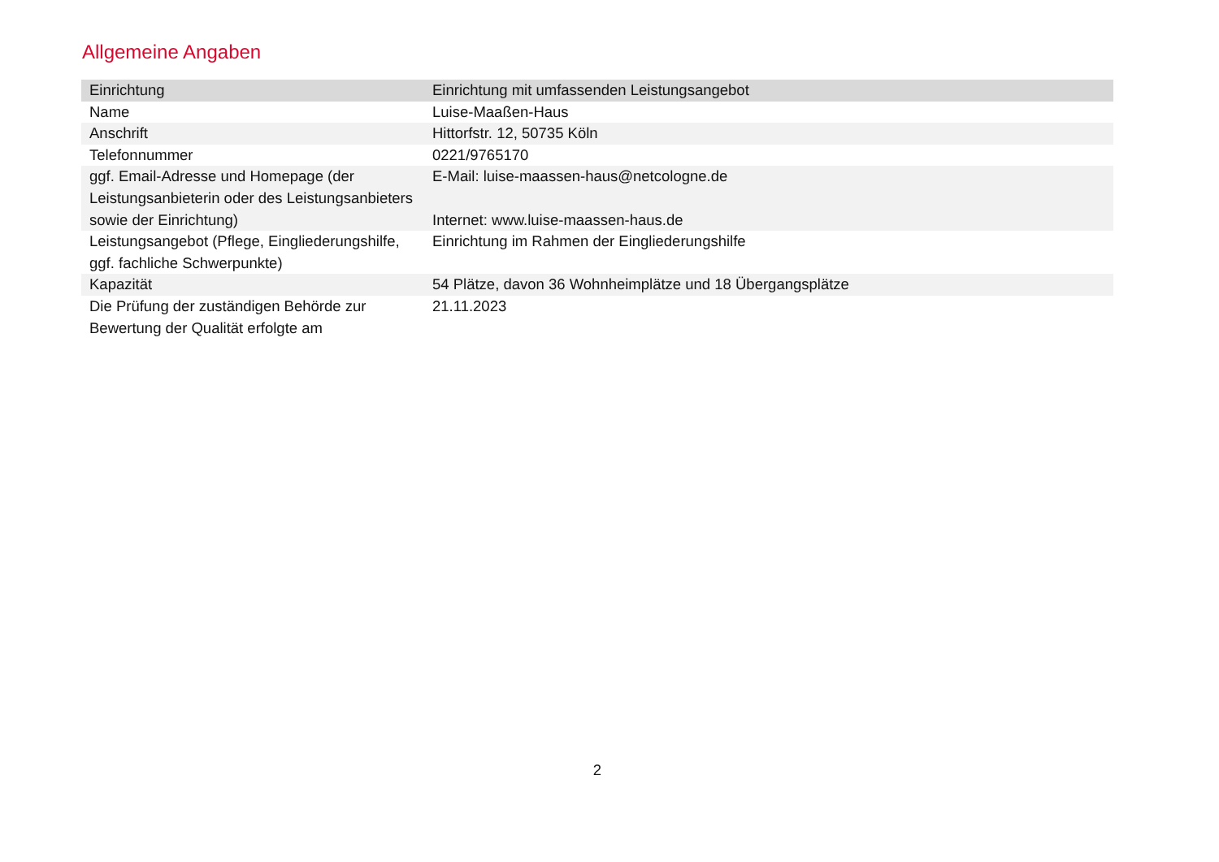Allgemeine Angaben
| Einrichtung | Einrichtung mit umfassenden Leistungsangebot |
| Name | Luise-Maaßen-Haus |
| Anschrift | Hittorfstr. 12, 50735 Köln |
| Telefonnummer | 0221/9765170 |
| ggf. Email-Adresse und Homepage (der Leistungsanbieterin oder des Leistungsanbieters sowie der Einrichtung) | E-Mail: luise-maassen-haus@netcologne.de Internet: www.luise-maassen-haus.de |
| Leistungsangebot (Pflege, Eingliederungshilfe, ggf. fachliche Schwerpunkte) | Einrichtung im Rahmen der Eingliederungshilfe |
| Kapazität | 54 Plätze, davon 36 Wohnheimplätze und 18 Übergangsplätze |
| Die Prüfung der zuständigen Behörde zur Bewertung der Qualität erfolgte am | 21.11.2023 |
2